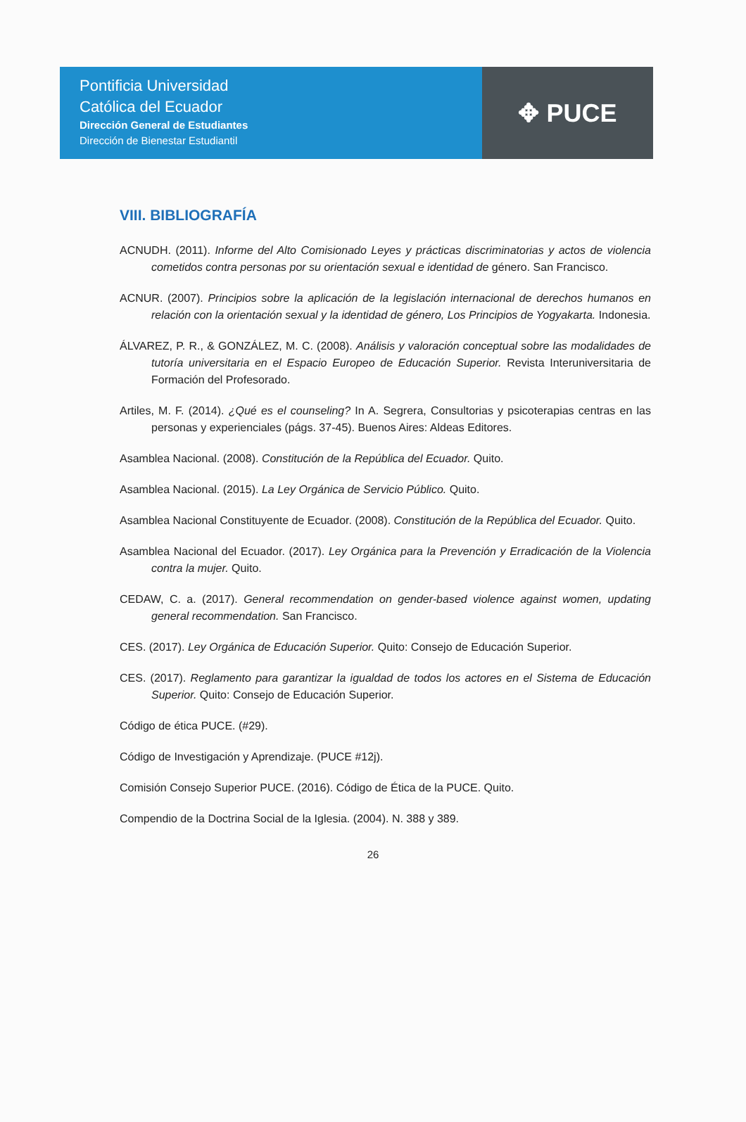Pontificia Universidad
Católica del Ecuador
Dirección General de Estudiantes
Dirección de Bienestar Estudiantil
✥ PUCE
VIII. BIBLIOGRAFÍA
ACNUDH. (2011). Informe del Alto Comisionado Leyes y prácticas discriminatorias y actos de violencia cometidos contra personas por su orientación sexual e identidad de género. San Francisco.
ACNUR. (2007). Principios sobre la aplicación de la legislación internacional de derechos humanos en relación con la orientación sexual y la identidad de género, Los Principios de Yogyakarta. Indonesia.
ÁLVAREZ, P. R., & GONZÁLEZ, M. C. (2008). Análisis y valoración conceptual sobre las modalidades de tutoría universitaria en el Espacio Europeo de Educación Superior. Revista Interuniversitaria de Formación del Profesorado.
Artiles, M. F. (2014). ¿Qué es el counseling? In A. Segrera, Consultorias y psicoterapias centras en las personas y experienciales (págs. 37-45). Buenos Aires: Aldeas Editores.
Asamblea Nacional. (2008). Constitución de la República del Ecuador. Quito.
Asamblea Nacional. (2015). La Ley Orgánica de Servicio Público. Quito.
Asamblea Nacional Constituyente de Ecuador. (2008). Constitución de la República del Ecuador. Quito.
Asamblea Nacional del Ecuador. (2017). Ley Orgánica para la Prevención y Erradicación de la Violencia contra la mujer. Quito.
CEDAW, C. a. (2017). General recommendation on gender-based violence against women, updating general recommendation. San Francisco.
CES. (2017). Ley Orgánica de Educación Superior. Quito: Consejo de Educación Superior.
CES. (2017). Reglamento para garantizar la igualdad de todos los actores en el Sistema de Educación Superior. Quito: Consejo de Educación Superior.
Código de ética PUCE. (#29).
Código de Investigación y Aprendizaje. (PUCE #12j).
Comisión Consejo Superior PUCE. (2016). Código de Ética de la PUCE. Quito.
Compendio de la Doctrina Social de la Iglesia. (2004). N. 388 y 389.
26